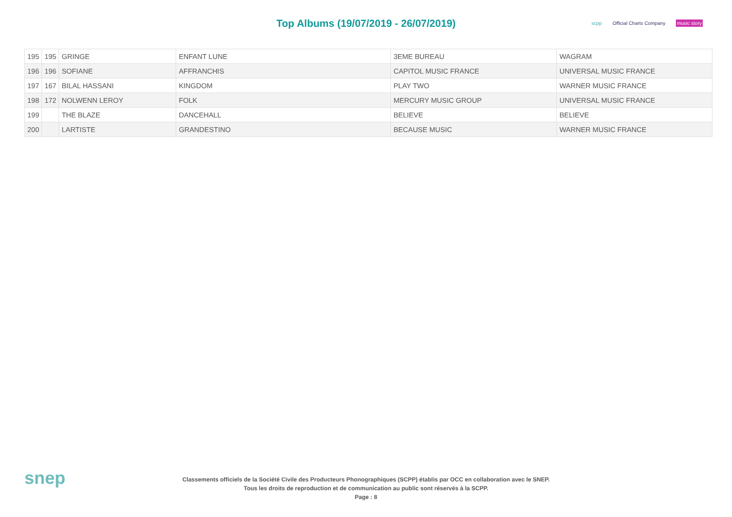Top Albums (19/07/2019 - 26/07/2019)
scpp Official Charts Company music story
| 195 | 195 | GRINGE | ENFANT LUNE | 3EME BUREAU | WAGRAM |
| 196 | 196 | SOFIANE | AFFRANCHIS | CAPITOL MUSIC FRANCE | UNIVERSAL MUSIC FRANCE |
| 197 | 167 | BILAL HASSANI | KINGDOM | PLAY TWO | WARNER MUSIC FRANCE |
| 198 | 172 | NOLWENN LEROY | FOLK | MERCURY MUSIC GROUP | UNIVERSAL MUSIC FRANCE |
| 199 | | THE BLAZE | DANCEHALL | BELIEVE | BELIEVE |
| 200 | | LARTISTE | GRANDESTINO | BECAUSE MUSIC | WARNER MUSIC FRANCE |
snep
Classements officiels de la Société Civile des Producteurs Phonographiques (SCPP) établis par OCC en collaboration avec le SNEP.
Tous les droits de reproduction et de communication au public sont réservés à la SCPP.
Page : 8